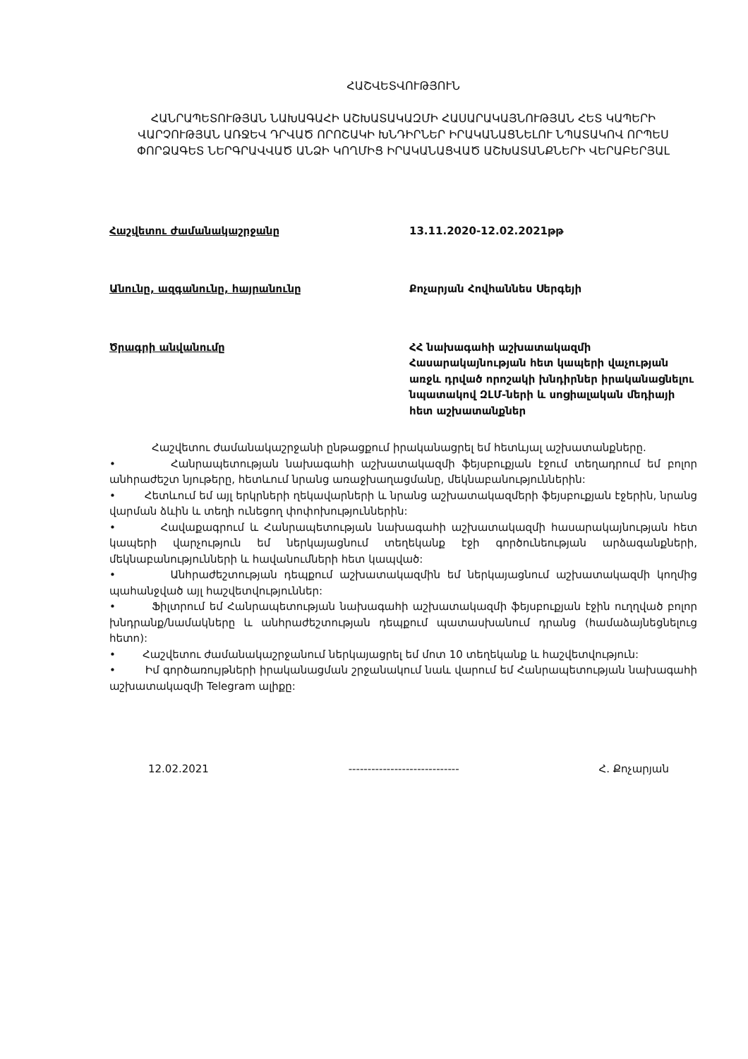ՀԱՇՎԵՏՎՈՒԹՅՈՒՆ
ՀԱՆՐԱՊԵՏՈՒԹՅԱՆ ՆԱԽԱԳԱՀԻ ԱՇԽԱՏԱԿԱԶՄԻ ՀԱՍԱՐԱԿԱՅՆՈՒԹՅԱՆ ՀԵՏ ԿԱՊԵՐԻ ՎԱՐՉՈՒԹՅԱՆ ԱՌՋԵՎ ԴՐՎԱԾ ՈՐՈՇԱԿԻ ԽՆԴԻՐՆԵՐ ԻՐԱԿԱՆԱՑՆԵԼՈՒ ՆՊԱՏԱԿՈՎ ՈՐՊԵՍ ՓՈՐՁԱԳԵՏ ՆԵՐԳՐԱՎՎԱԾ ԱՆՁԻ ԿՈՂՄԻՑ ԻՐԱԿԱՆԱՑՎԱԾ ԱՇԽԱՏԱՆՔՆԵՐԻ ՎԵՐԱԲԵՐՅԱԼ
Հաշվետու ժամանակաշրջանը 13.11.2020-12.02.2021թթ
Անունը, ազգանունը, հայրանունը Քոչարյան Հովհաննես Սերգեյի
Ծրագրի անվանումը ՀՀ նախագահի աշխատակազմի Հասարակայնության հետ կապերի վաչության առջև դրված որոշակի խնդիրներ իրականացնելու նպատակով ԶԼՄ-ների և սոցիալական մեդիայի հետ աշխատանքներ
Հաշվետու ժամանակաշրջանի ընթացքում իրականացրել եմ հետևյալ աշխատանքները.
• Հանրապետության նախագահի աշխատակազմի ֆեյսբուքյան էջում տեղադրում եմ բոլոր անհրաժեշտ նյութերը, հետևում նրանց առաջխաղացմանը, մեկնաբանություններին:
• Հետևում եմ այլ երկրների ղեկավարների և նրանց աշխատակազմերի ֆեյսբուքյան էջերին, նրանց վարման ձևին և տեղի ունեցող փոփոխություններին:
• Հավաքագրում և Հանրապետության նախագահի աշխատակազմի հասարակայնության հետ կապերի վարչություն եմ ներկայացնում տեղեկանք էջի գործունեության արձագանքների, մեկնաբանությունների և հավանումների հետ կապված:
• Անհրաժեշտության դեպքում աշխատակազմին եմ ներկայացնում աշխատակազմի կողմից պահանջված այլ հաշվետվություններ:
• Ֆիլտրում եմ Հանրապետության նախագահի աշխատակազմի ֆեյսբուքյան էջին ուղղված բոլոր խնդրանք/նամակները և անհրաժեշտության դեպքում պատասխանում դրանց (համաձայնեցնելուց հետո):
• Հաշվետու ժամանակաշրջանում ներկայացրել եմ մոտ 10 տեղեկանք և հաշվետվություն:
• Իմ գործառույթների իրականացման շրջանակում նաև վարում եմ Հանրապետության նախագահի աշխատակազմի Telegram ալիքը:
12.02.2021 ----------------------------- Հ. Քոչարյան